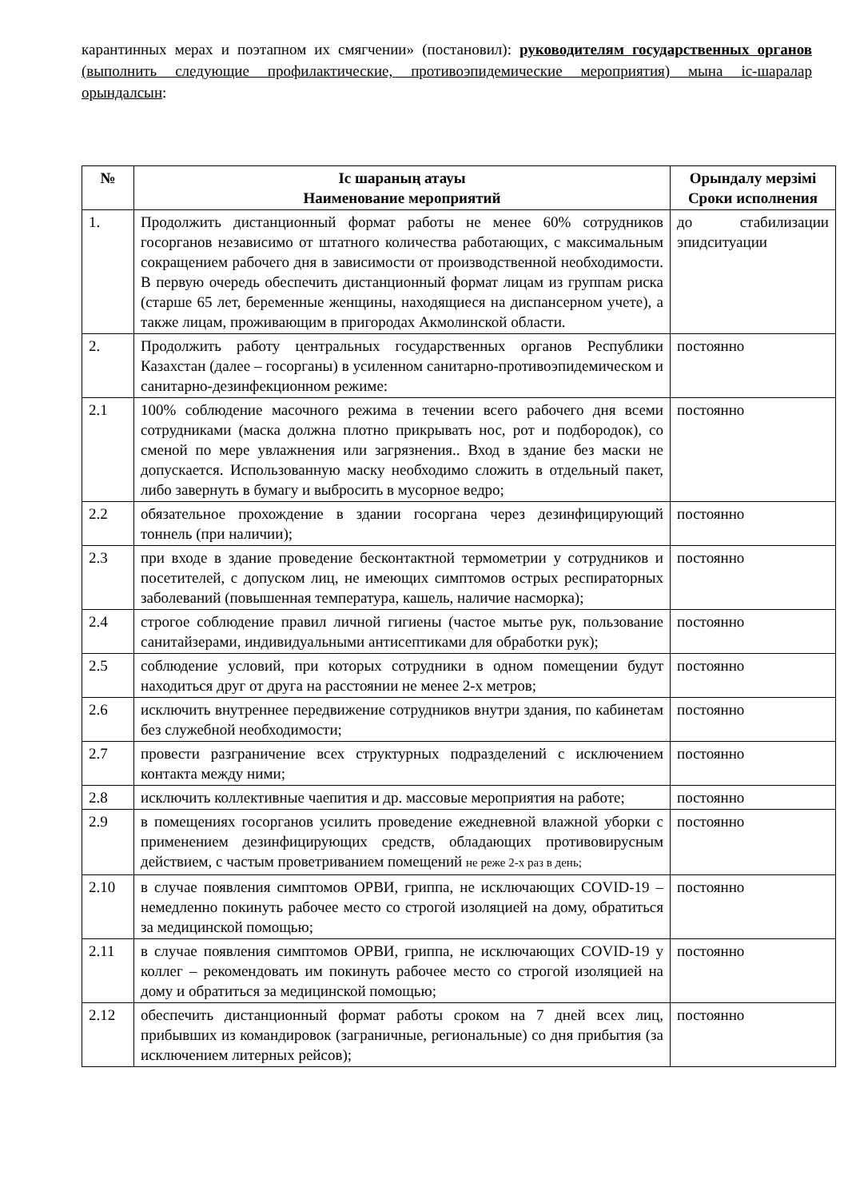карантинных мерах и поэтапном их смягчении» (постановил): руководителям государственных органов (выполнить следующие профилактические, противоэпидемические мероприятия) мына іс-шаралар орындалсын:
| № | Іс шараның атауы Наименование мероприятий | Орындалу мерзімі Сроки исполнения |
| --- | --- | --- |
| 1. | Продолжить дистанционный формат работы не менее 60% сотрудников госорганов независимо от штатного количества работающих, с максимальным сокращением рабочего дня в зависимости от производственной необходимости. В первую очередь обеспечить дистанционный формат лицам из группам риска (старше 65 лет, беременные женщины, находящиеся на диспансерном учете), а также лицам, проживающим в пригородах Акмолинской области. | до стабилизации эпидситуации |
| 2. | Продолжить работу центральных государственных органов Республики Казахстан (далее – госорганы) в усиленном санитарно-противоэпидемическом и санитарно-дезинфекционном режиме: | постоянно |
| 2.1 | 100% соблюдение масочного режима в течении всего рабочего дня всеми сотрудниками (маска должна плотно прикрывать нос, рот и подбородок), со сменой по мере увлажнения или загрязнения.. Вход в здание без маски не допускается. Использованную маску необходимо сложить в отдельный пакет, либо завернуть в бумагу и выбросить в мусорное ведро; | постоянно |
| 2.2 | обязательное прохождение в здании госоргана через дезинфицирующий тоннель (при наличии); | постоянно |
| 2.3 | при входе в здание проведение бесконтактной термометрии у сотрудников и посетителей, с допуском лиц, не имеющих симптомов острых респираторных заболеваний (повышенная температура, кашель, наличие насморка); | постоянно |
| 2.4 | строгое соблюдение правил личной гигиены (частое мытье рук, пользование санитайзерами, индивидуальными антисептиками для обработки рук); | постоянно |
| 2.5 | соблюдение условий, при которых сотрудники в одном помещении будут находиться друг от друга на расстоянии не менее 2-х метров; | постоянно |
| 2.6 | исключить внутреннее передвижение сотрудников внутри здания, по кабинетам без служебной необходимости; | постоянно |
| 2.7 | провести разграничение всех структурных подразделений с исключением контакта между ними; | постоянно |
| 2.8 | исключить коллективные чаепития и др. массовые мероприятия на работе; | постоянно |
| 2.9 | в помещениях госорганов усилить проведение ежедневной влажной уборки с применением дезинфицирующих средств, обладающих противовирусным действием, с частым проветриванием помещений не реже 2-х раз в день; | постоянно |
| 2.10 | в случае появления симптомов ОРВИ, гриппа, не исключающих COVID-19 – немедленно покинуть рабочее место со строгой изоляцией на дому, обратиться за медицинской помощью; | постоянно |
| 2.11 | в случае появления симптомов ОРВИ, гриппа, не исключающих COVID-19 у коллег – рекомендовать им покинуть рабочее место со строгой изоляцией на дому и обратиться за медицинской помощью; | постоянно |
| 2.12 | обеспечить дистанционный формат работы сроком на 7 дней всех лиц, прибывших из командировок (заграничные, региональные) со дня прибытия (за исключением литерных рейсов); | постоянно |